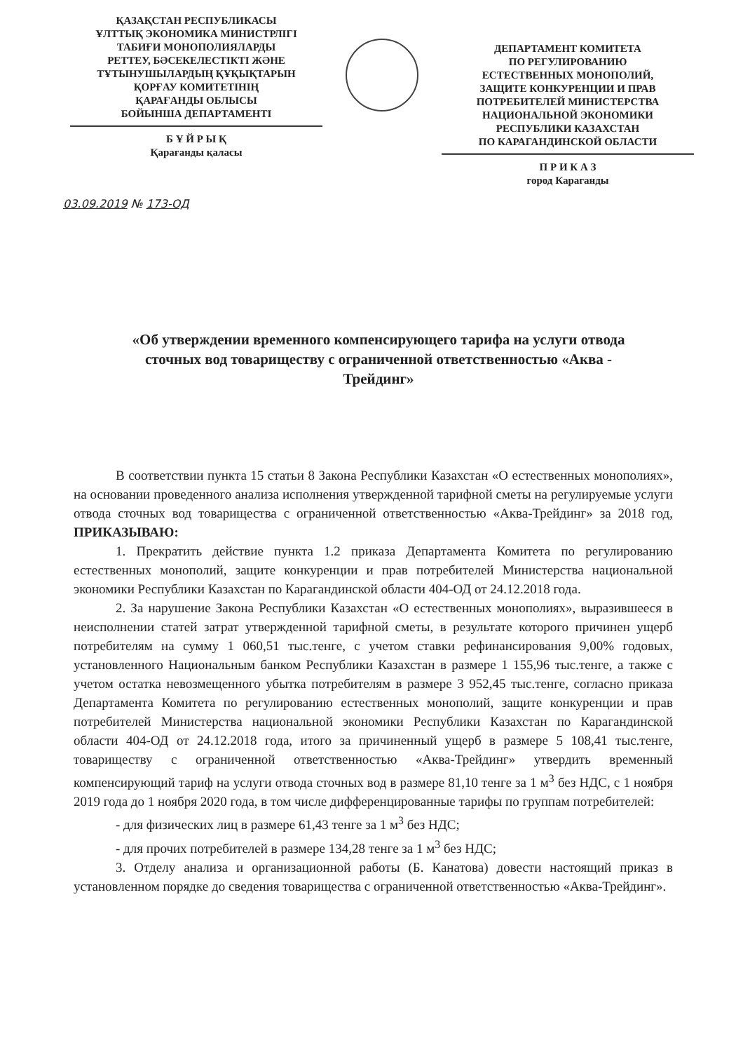ҚАЗАҚСТАН РЕСПУБЛИКАСЫ
ҰЛТТЫҚ ЭКОНОМИКА МИНИСТРЛІГІ
ТАБИҒИ МОНОПОЛИЯЛАРДЫ
РЕТТЕУ, БӘСЕКЕЛЕСТІКТІ ЖӘНЕ
ТҰТЫНУШЫЛАРДЫҢ ҚҰҚЫҚТАРЫН
ҚОРҒАУ КОМИТЕТІНІҢ
ҚАРАҒАНДЫ ОБЛЫСЫ
БОЙЫНША ДЕПАРТАМЕНТІ
Б Ұ Й Р Ы Қ
Қарағанды қаласы
ДЕПАРТАМЕНТ КОМИТЕТА
ПО РЕГУЛИРОВАНИЮ
ЕСТЕСТВЕННЫХ МОНОПОЛИЙ,
ЗАЩИТЕ КОНКУРЕНЦИИ И ПРАВ
ПОТРЕБИТЕЛЕЙ МИНИСТЕРСТВА
НАЦИОНАЛЬНОЙ ЭКОНОМИКИ
РЕСПУБЛИКИ КАЗАХСТАН
ПО КАРАГАНДИНСКОЙ ОБЛАСТИ
П Р И К А З
город Караганды
03.09.2019 № 173-ОД
«Об утверждении временного компенсирующего тарифа на услуги отвода сточных вод товариществу с ограниченной ответственностью «Аква - Трейдинг»
В соответствии пункта 15 статьи 8 Закона Республики Казахстан «О естественных монополиях», на основании проведенного анализа исполнения утвержденной тарифной сметы на регулируемые услуги отвода сточных вод товарищества с ограниченной ответственностью «Аква-Трейдинг» за 2018 год, ПРИКАЗЫВАЮ:
1. Прекратить действие пункта 1.2 приказа Департамента Комитета по регулированию естественных монополий, защите конкуренции и прав потребителей Министерства национальной экономики Республики Казахстан по Карагандинской области 404-ОД от 24.12.2018 года.
2. За нарушение Закона Республики Казахстан «О естественных монополиях», выразившееся в неисполнении статей затрат утвержденной тарифной сметы, в результате которого причинен ущерб потребителям на сумму 1 060,51 тыс.тенге, с учетом ставки рефинансирования 9,00% годовых, установленного Национальным банком Республики Казахстан в размере 1 155,96 тыс.тенге, а также с учетом остатка невозмещенного убытка потребителям в размере 3 952,45 тыс.тенге, согласно приказа Департамента Комитета по регулированию естественных монополий, защите конкуренции и прав потребителей Министерства национальной экономики Республики Казахстан по Карагандинской области 404-ОД от 24.12.2018 года, итого за причиненный ущерб в размере 5 108,41 тыс.тенге, товариществу с ограниченной ответственностью «Аква-Трейдинг» утвердить временный компенсирующий тариф на услуги отвода сточных вод в размере 81,10 тенге за 1 м<sup>3</sup> без НДС, с 1 ноября 2019 года до 1 ноября 2020 года, в том числе дифференцированные тарифы по группам потребителей:
- для физических лиц в размере 61,43 тенге за 1 м<sup>3</sup> без НДС;
- для прочих потребителей в размере 134,28 тенге за 1 м<sup>3</sup> без НДС;
3. Отделу анализа и организационной работы (Б. Канатова) довести настоящий приказ в установленном порядке до сведения товарищества с ограниченной ответственностью «Аква-Трейдинг».